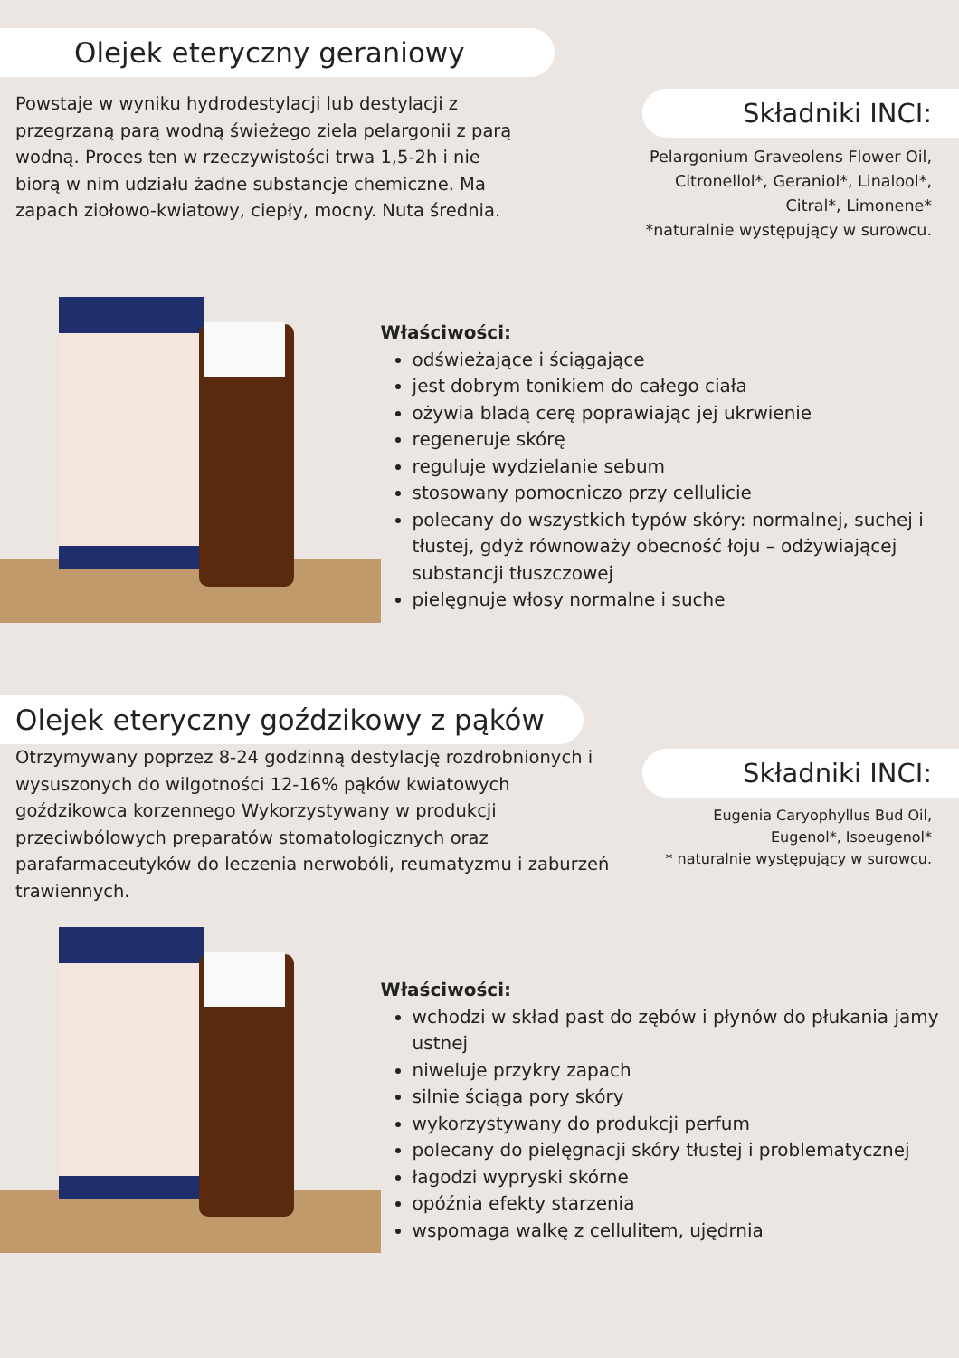Olejek eteryczny geraniowy
Powstaje w wyniku hydrodestylacji lub destylacji z przegrzaną parą wodną świeżego ziela pelargonii z parą wodną. Proces ten w rzeczywistości trwa 1,5-2h i nie biorą w nim udziału żadne substancje chemiczne. Ma zapach ziołowo-kwiatowy, ciepły, mocny. Nuta średnia.
Składniki INCI:
Pelargonium Graveolens Flower Oil,
Citronellol*, Geraniol*, Linalool*,
Citral*, Limonene*
*naturalnie występujący w surowcu.
Właściwości:
odświeżające i ściągające
jest dobrym tonikiem do całego ciała
ożywia bladą cerę poprawiając jej ukrwienie
regeneruje skórę
reguluje wydzielanie sebum
stosowany pomocniczo przy cellulicie
polecany do wszystkich typów skóry: normalnej, suchej i tłustej, gdyż równoważy obecność łoju – odżywiającej substancji tłuszczowej
pielęgnuje włosy normalne i suche
Olejek eteryczny goździkowy z pąków
Otrzymywany poprzez 8-24 godzinną destylację rozdrobnionych i wysuszonych do wilgotności 12-16% pąków kwiatowych goździkowca korzennego Wykorzystywany w produkcji przeciwbólowych preparatów stomatologicznych oraz parafarmaceutyków do leczenia nerwobóli, reumatyzmu i zaburzeń trawiennych.
Składniki INCI:
Eugenia Caryophyllus Bud Oil,
Eugenol*, Isoeugenol*
* naturalnie występujący w surowcu.
Właściwości:
wchodzi w skład past do zębów i płynów do płukania jamy ustnej
niweluje przykry zapach
silnie ściąga pory skóry
wykorzystywany do produkcji perfum
polecany do pielęgnacji skóry tłustej i problematycznej
łagodzi wypryski skórne
opóźnia efekty starzenia
wspomaga walkę z cellulitem, ujędrnia